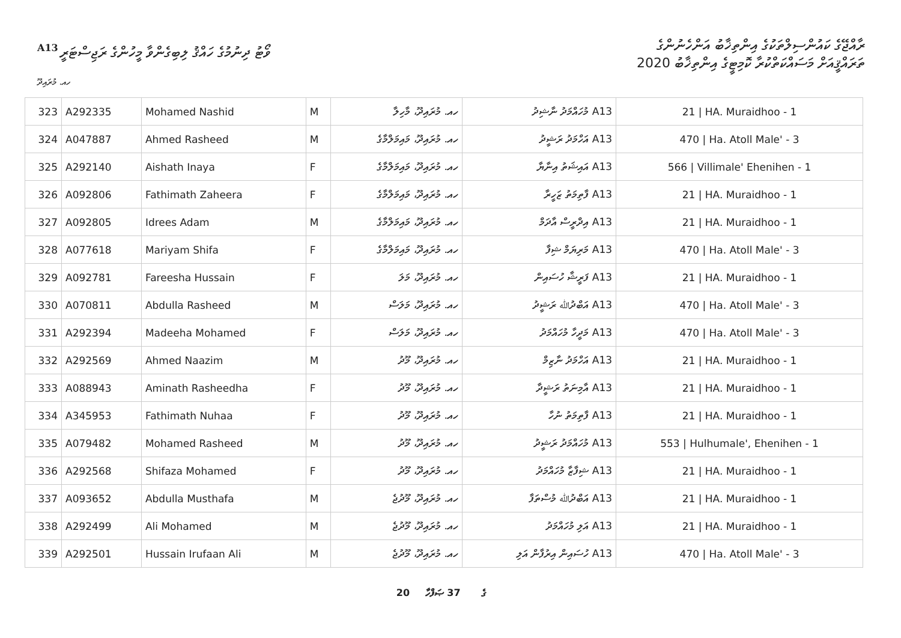A13
ވޯޓު ދިނުމުގެ ހައްޤު ލިބިގެންވާ މީހުންގެ ރަޖިސްޓަރީ
ރާއްޖޭގެ ކައުންސިލްތަކުގެ އިންތިޚާބު އަންހެނުންގެ
ތަރައްޤީއަށް މަސައްކަތްކުރާ ކޮމިޓީގެ އިންތިޚާބު 2020
ހއ. މުރައިދޫ
| 323 | A292335 | Mohamed Nashid | M | ހއ. މުރައިދޫ، މާހިލާ | A13 މުހައްމަދު ނާޝިދު | 21 / HA. Muraidhoo - 1 |
| 324 | A047887 | Ahmed Rasheed | M | ހއ. މުރައިދޫ، މައިމަލްމާގެ | A13 އަހްމަދު ރަޝީދު | 470 / Ha. Atoll Male' - 3 |
| 325 | A292140 | Aishath Inaya | F | ހއ. މުރައިދޫ، މައިމަލްމާގެ | A13 އައިޝަތު އިނާޔާ | 566 / Villimale' Ehenihen - 1 |
| 326 | A092806 | Fathimath Zaheera | F | ހއ. މުރައިދޫ، މައިމަލްމާގެ | A13 ފާތިމަތު ޒަހީރާ | 21 / HA. Muraidhoo - 1 |
| 327 | A092805 | Idrees Adam | M | ހއ. މުރައިދޫ، މައިމަލްމާގެ | A13 އިދްރީސް އާދަމް | 21 / HA. Muraidhoo - 1 |
| 328 | A077618 | Mariyam Shifa | F | ހއ. މުރައިދޫ، މައިމަލްމާގެ | A13 މަރިޔަމް ޝިފާ | 470 / Ha. Atoll Male' - 3 |
| 329 | A092781 | Fareesha Hussain | F | ހއ. މުރައިދޫ، މަލަ | A13 ފަރީޝާ ހުސައިން | 21 / HA. Muraidhoo - 1 |
| 330 | A070811 | Abdulla Rasheed | M | ހއ. މުރައިދޫ، މަލަސް | A13 އަބްދުﷲ ރަޝީދު | 470 / Ha. Atoll Male' - 3 |
| 331 | A292394 | Madeeha Mohamed | F | ހއ. މުރައިދޫ، މަލަސް | A13 މަދީހާ މުހައްމަދު | 470 / Ha. Atoll Male' - 3 |
| 332 | A292569 | Ahmed Naazim | M | ހއ. މުރައިދޫ، މޫދު | A13 އަހްމަދު ނާޒިމް | 21 / HA. Muraidhoo - 1 |
| 333 | A088943 | Aminath Rasheedha | F | ހއ. މުރައިދޫ، މޫދު | A13 އާމިނަތު ރަޝީދާ | 21 / HA. Muraidhoo - 1 |
| 334 | A345953 | Fathimath Nuhaa | F | ހއ. މުރައިދޫ، މޫދު | A13 ފާތިމަތު ނުހާ | 21 / HA. Muraidhoo - 1 |
| 335 | A079482 | Mohamed Rasheed | M | ހއ. މުރައިދޫ، މޫދު | A13 މުހައްމަދު ރަޝީދު | 553 / Hulhumale', Ehenihen - 1 |
| 336 | A292568 | Shifaza Mohamed | F | ހއ. މުރައިދޫ، މޫދު | A13 ޝިފާޒާ މުހައްމަދު | 21 / HA. Muraidhoo - 1 |
| 337 | A093652 | Abdulla Musthafa | M | ހއ. މުރައިދޫ، މޫދުޖެ | A13 އަބްދުﷲ މުސްތަފާ | 21 / HA. Muraidhoo - 1 |
| 338 | A292499 | Ali Mohamed | M | ހއ. މުރައިދޫ، މޫދުޖެ | A13 އަލި މުހައްމަދު | 21 / HA. Muraidhoo - 1 |
| 339 | A292501 | Hussain Irufaan Ali | M | ހއ. މުރައިދޫ، މޫދުޖެ | A13 ހުސައިން އިރުފާން އަލި | 470 / Ha. Atoll Male' - 3 |
20 ގެ 37 ޞަފްހާ